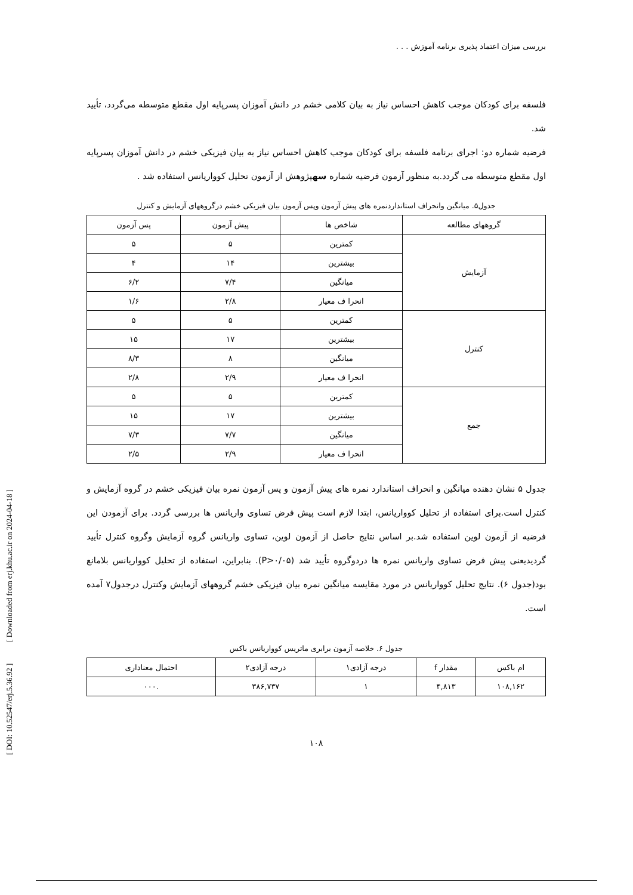[ DOI: 10.52547/erj.5.36.92 ] [ Downloaded from erj.khu.ac.ir on 2024-04-18 ]
بررسی میزان اعتماد پذیری برنامه آموزش . . .
فلسفه برای کودکان موجب کاهش احساس نیاز به بیان کلامی خشم در دانش آموزان پسرپایه اول مقطع متوسطه می‌گردد، تأیید شد.
فرضیه شماره دو: اجرای برنامه فلسفه برای کودکان موجب کاهش احساس نیاز به بیان فیزیکی خشم در دانش آموزان پسرپایه اول مقطع متوسطه می گردد.به منظور آزمون فرضیه شماره سهپژوهش از آزمون تحلیل کوواریانس استفاده شد .
جدول۵. میانگین وانحراف استانداردنمره های پیش آزمون وپس آزمون بیان فیزیکی خشم درگروههای آزمایش و کنترل
| گروههای مطالعه | شاخص ها | پیش آزمون | پس آزمون |
| --- | --- | --- | --- |
| آزمایش | کمترین | ۵ | ۵ |
| | بیشترین | ۱۴ | ۴ |
| | میانگین | ۷/۴ | ۶/۲ |
| | انحرا ف معیار | ۲/۸ | ۱/۶ |
| کنترل | کمترین | ۵ | ۵ |
| | بیشترین | ۱۷ | ۱۵ |
| | میانگین | ۸ | ۸/۳ |
| | انحرا ف معیار | ۲/۹ | ۲/۸ |
| جمع | کمترین | ۵ | ۵ |
| | بیشترین | ۱۷ | ۱۵ |
| | میانگین | ۷/۷ | ۷/۳ |
| | انحرا ف معیار | ۲/۹ | ۲/۵ |
جدول ۵ نشان دهنده میانگین و انحراف استاندارد نمره های پیش آزمون و پس آزمون نمره بیان فیزیکی خشم در گروه آزمایش و کنترل است.برای استفاده از تحلیل کوواریانس، ابتدا لازم است پیش فرض تساوی واریانس ها بررسی گردد. برای آزمودن این فرضیه از آزمون لوین استفاده شد.بر اساس نتایج حاصل از آزمون لوین، تساوی واریانس گروه آزمایش وگروه کنترل تأیید گردیدیعنی پیش فرض تساوی واریانس نمره ها دردوگروه تأیید شد (P>۰/۰۵). بنابراین، استفاده از تحلیل کوواریانس بلامانع بود(جدول ۶). نتایج تحلیل کوواریانس در مورد مقایسه میانگین نمره بیان فیزیکی خشم گروههای آزمایش وکنترل درجدول۷ آمده است.
جدول ۶. خلاصه آزمون برابری ماتریس کوواریانس باکس
| ام باکس | مقدار f | درجه آزادی۱ | درجه آزادی۲ | احتمال معناداری |
| --- | --- | --- | --- | --- |
| ۱۰۸,۱۶۲ | ۴,۸۱۳ | ۱ | ۳۸۶,۷۳۷ | .۰۰۰ |
۱۰۸